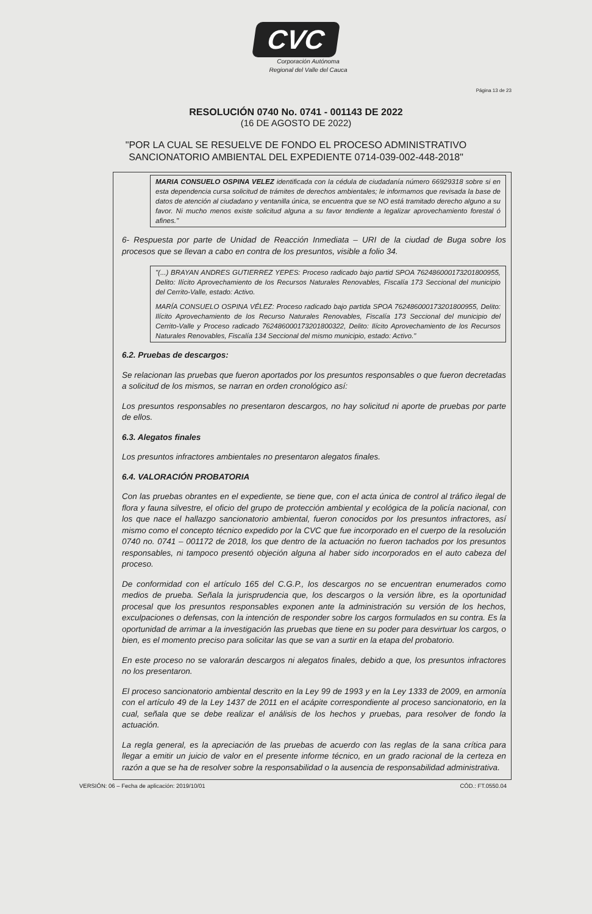CVC
Corporación Autónoma
Regional del Valle del Cauca
Página 13 de 23
RESOLUCIÓN 0740 No. 0741 - 001143 DE 2022
(16 DE AGOSTO DE 2022)
"POR LA CUAL SE RESUELVE DE FONDO EL PROCESO ADMINISTRATIVO
SANCIONATORIO AMBIENTAL DEL EXPEDIENTE 0714-039-002-448-2018"
MARIA CONSUELO OSPINA VELEZ identificada con la cédula de ciudadanía número 66929318 sobre si en esta dependencia cursa solicitud de trámites de derechos ambientales; le informamos que revisada la base de datos de atención al ciudadano y ventanilla única, se encuentra que se NO está tramitado derecho alguno a su favor. Ni mucho menos existe solicitud alguna a su favor tendiente a legalizar aprovechamiento forestal ó afines."
6- Respuesta por parte de Unidad de Reacción Inmediata – URI de la ciudad de Buga sobre los procesos que se llevan a cabo en contra de los presuntos, visible a folio 34.
"(...) BRAYAN ANDRES GUTIERREZ YEPES: Proceso radicado bajo partid SPOA 762486000173201800955, Delito: Ilícito Aprovechamiento de los Recursos Naturales Renovables, Fiscalía 173 Seccional del municipio del Cerrito-Valle, estado: Activo.
MARÍA CONSUELO OSPINA VÉLEZ: Proceso radicado bajo partida SPOA 762486000173201800955, Delito: Ilícito Aprovechamiento de los Recurso Naturales Renovables, Fiscalía 173 Seccional del municipio del Cerrito-Valle y Proceso radicado 762486000173201800322, Delito: Ilícito Aprovechamiento de los Recursos Naturales Renovables, Fiscalía 134 Seccional del mismo municipio, estado: Activo."
6.2. Pruebas de descargos:
Se relacionan las pruebas que fueron aportados por los presuntos responsables o que fueron decretadas a solicitud de los mismos, se narran en orden cronológico así:
Los presuntos responsables no presentaron descargos, no hay solicitud ni aporte de pruebas por parte de ellos.
6.3. Alegatos finales
Los presuntos infractores ambientales no presentaron alegatos finales.
6.4. VALORACIÓN PROBATORIA
Con las pruebas obrantes en el expediente, se tiene que, con el acta única de control al tráfico ilegal de flora y fauna silvestre, el oficio del grupo de protección ambiental y ecológica de la policía nacional, con los que nace el hallazgo sancionatorio ambiental, fueron conocidos por los presuntos infractores, así mismo como el concepto técnico expedido por la CVC que fue incorporado en el cuerpo de la resolución 0740 no. 0741 – 001172 de 2018, los que dentro de la actuación no fueron tachados por los presuntos responsables, ni tampoco presentó objeción alguna al haber sido incorporados en el auto cabeza del proceso.
De conformidad con el artículo 165 del C.G.P., los descargos no se encuentran enumerados como medios de prueba. Señala la jurisprudencia que, los descargos o la versión libre, es la oportunidad procesal que los presuntos responsables exponen ante la administración su versión de los hechos, exculpaciones o defensas, con la intención de responder sobre los cargos formulados en su contra. Es la oportunidad de arrimar a la investigación las pruebas que tiene en su poder para desvirtuar los cargos, o bien, es el momento preciso para solicitar las que se van a surtir en la etapa del probatorio.
En este proceso no se valorarán descargos ni alegatos finales, debido a que, los presuntos infractores no los presentaron.
El proceso sancionatorio ambiental descrito en la Ley 99 de 1993 y en la Ley 1333 de 2009, en armonía con el artículo 49 de la Ley 1437 de 2011 en el acápite correspondiente al proceso sancionatorio, en la cual, señala que se debe realizar el análisis de los hechos y pruebas, para resolver de fondo la actuación.
La regla general, es la apreciación de las pruebas de acuerdo con las reglas de la sana crítica para llegar a emitir un juicio de valor en el presente informe técnico, en un grado racional de la certeza en razón a que se ha de resolver sobre la responsabilidad o la ausencia de responsabilidad administrativa.
VERSIÓN: 06 – Fecha de aplicación: 2019/10/01 CÓD.: FT.0550.04